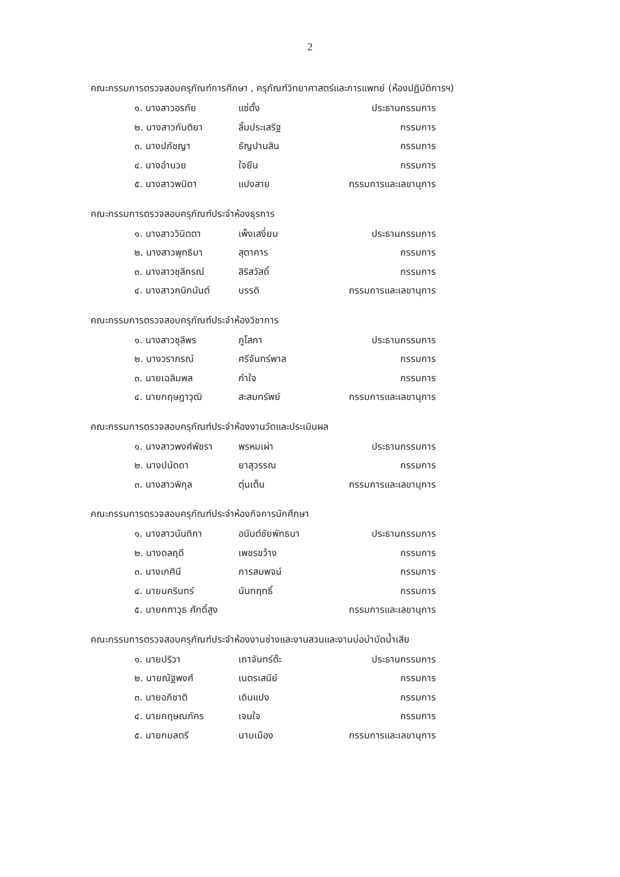2
คณะกรรมการตรวจสอบครุภัณฑ์การศึกษา , ครุภัณฑ์วิทยาศาสตร์และการแพทย์ (ห้องปฏิบัติการฯ)
| ๑. นางสาวอรทัย | แซ่ตั้ง | ประธานกรรมการ |
| ๒. นางสาวกันติยา | ลิ้มประเสริฐ | กรรมการ |
| ๓. นางปภัชญา | ธัญปานสิน | กรรมการ |
| ๔. นางอำนวย | ใจยืน | กรรมการ |
| ๕. นางสาวพนิดา | แปงสาย | กรรมการและเลขานุการ |
คณะกรรมการตรวจสอบครุภัณฑ์ประจำห้องธุรการ
| ๑. นางสาววินิตตา | เพ็งเสงี่ยม | ประธานกรรมการ |
| ๒. นางสาวพุทธิมา | สุตาคาร | กรรมการ |
| ๓. นางสาวชุลีกรณ์ | สิริสวัสดิ์ | กรรมการ |
| ๔. นางสาวกนิกนันต์ | บรรดิ | กรรมการและเลขานุการ |
คณะกรรมการตรวจสอบครุภัณฑ์ประจำห้องวิชาการ
| ๑. นางสาวชุลีพร | ภูโสภา | ประธานกรรมการ |
| ๒. นางวราภรณ์ | ศรีจันทร์พาล | กรรมการ |
| ๓. นายเฉลิมพล | กำใจ | กรรมการ |
| ๔. นายกฤษฎาวุฒิ | สะสมทรัพย์ | กรรมการและเลขานุการ |
คณะกรรมการตรวจสอบครุภัณฑ์ประจำห้องงานวัดและประเมินผล
| ๑. นางสาวพงศ์พัชรา | พรหมเผ่า | ประธานกรรมการ |
| ๒. นางปนัดดา | ยาสุวรรณ | กรรมการ |
| ๓. นางสาวพิกุล | ตุ่นเต็น | กรรมการและเลขานุการ |
คณะกรรมการตรวจสอบครุภัณฑ์ประจำห้องกิจการนักศึกษา
| ๑. นางสาวนันทิกา | อนันต์ชัยพัทธนา | ประธานกรรมการ |
| ๒. นางดลฤดี | เพชรขว้าง | กรรมการ |
| ๓. นางเกศินี | การสมพจน์ | กรรมการ |
| ๔. นายนครินทร์ | นันทฤทธิ์ | กรรมการ |
| ๕. นายคฑาวุธ ศักดิ์สูง | | กรรมการและเลขานุการ |
คณะกรรมการตรวจสอบครุภัณฑ์ประจำห้องงานช่างและงานสวนและงานบ่อบำบัดน้ำเสีย
| ๑. นายปริวา | เถาจันทร์ต๊ะ | ประธานกรรมการ |
| ๒. นายณัฐพงศ์ | เนตรเสนีย์ | กรรมการ |
| ๓. นายอภิชาติ | เดินแปง | กรรมการ |
| ๔. นายกฤษณภัคร | เจนใจ | กรรมการ |
| ๕. นายกมลตรี | นามเมือง | กรรมการและเลขานุการ |